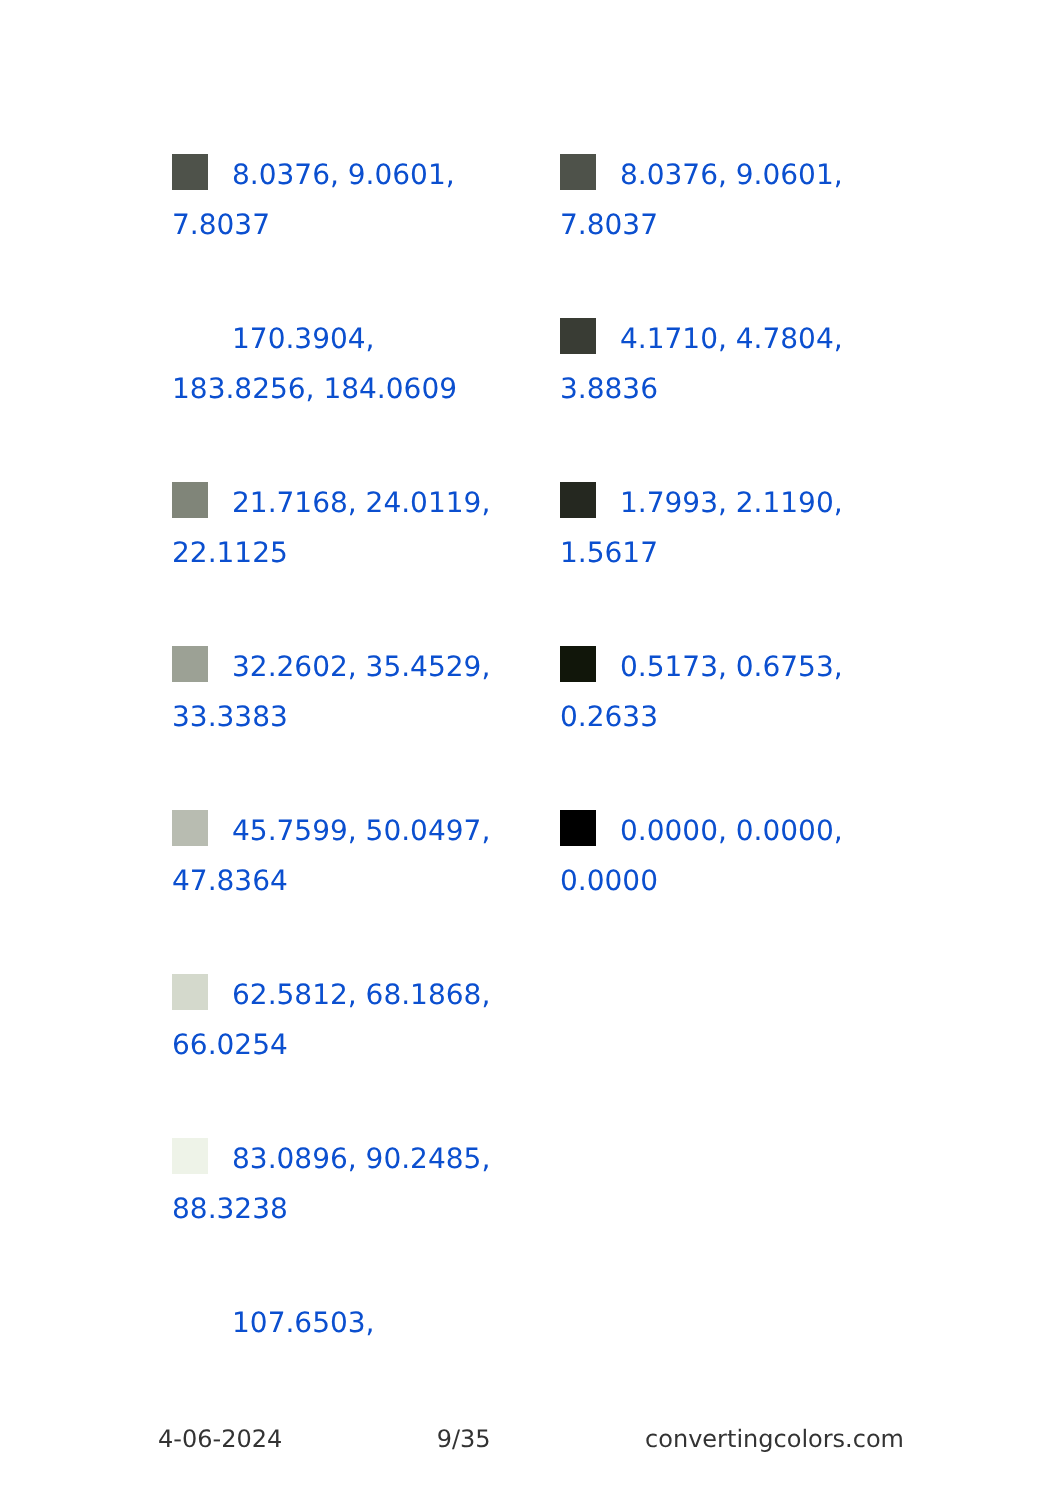8.0376, 9.0601,
7.8037
8.0376, 9.0601,
7.8037
170.3904,
183.8256, 184.0609
4.1710, 4.7804,
3.8836
21.7168, 24.0119,
22.1125
1.7993, 2.1190,
1.5617
32.2602, 35.4529,
33.3383
0.5173, 0.6753,
0.2633
45.7599, 50.0497,
47.8364
0.0000, 0.0000,
0.0000
62.5812, 68.1868,
66.0254
83.0896, 90.2485,
88.3238
107.6503,
4-06-2024 9/35 convertingcolors.com